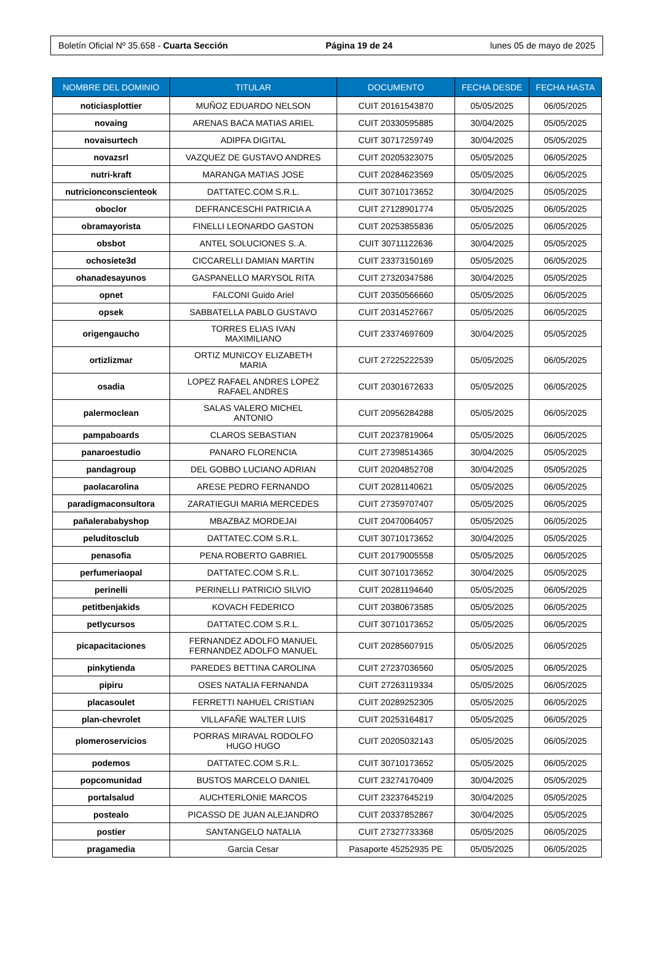Boletín Oficial Nº 35.658 - Cuarta Sección Página 19 de 24 lunes 05 de mayo de 2025
| NOMBRE DEL DOMINIO | TITULAR | DOCUMENTO | FECHA DESDE | FECHA HASTA |
| --- | --- | --- | --- | --- |
| noticiasplottier | MUÑOZ EDUARDO NELSON | CUIT 20161543870 | 05/05/2025 | 06/05/2025 |
| novaing | ARENAS BACA MATIAS ARIEL | CUIT 20330595885 | 30/04/2025 | 05/05/2025 |
| novaisurtech | ADIPFA DIGITAL | CUIT 30717259749 | 30/04/2025 | 05/05/2025 |
| novazsrl | VAZQUEZ DE GUSTAVO ANDRES | CUIT 20205323075 | 05/05/2025 | 06/05/2025 |
| nutri-kraft | MARANGA MATIAS JOSE | CUIT 20284623569 | 05/05/2025 | 06/05/2025 |
| nutricionconscienteok | DATTATEC.COM S.R.L. | CUIT 30710173652 | 30/04/2025 | 05/05/2025 |
| oboclor | DEFRANCESCHI PATRICIA A | CUIT 27128901774 | 05/05/2025 | 06/05/2025 |
| obramayorista | FINELLI LEONARDO GASTON | CUIT 20253855836 | 05/05/2025 | 06/05/2025 |
| obsbot | ANTEL SOLUCIONES S..A. | CUIT 30711122636 | 30/04/2025 | 05/05/2025 |
| ochosiete3d | CICCARELLI DAMIAN MARTIN | CUIT 23373150169 | 05/05/2025 | 06/05/2025 |
| ohanadesayunos | GASPANELLO MARYSOL RITA | CUIT 27320347586 | 30/04/2025 | 05/05/2025 |
| opnet | FALCONI Guido Ariel | CUIT 20350566660 | 05/05/2025 | 06/05/2025 |
| opsek | SABBATELLA PABLO GUSTAVO | CUIT 20314527667 | 05/05/2025 | 06/05/2025 |
| origengaucho | TORRES ELIAS IVAN MAXIMILIANO | CUIT 23374697609 | 30/04/2025 | 05/05/2025 |
| ortizlizmar | ORTIZ MUNICOY ELIZABETH MARIA | CUIT 27225222539 | 05/05/2025 | 06/05/2025 |
| osadia | LOPEZ RAFAEL ANDRES LOPEZ RAFAEL ANDRES | CUIT 20301672633 | 05/05/2025 | 06/05/2025 |
| palermoclean | SALAS VALERO MICHEL ANTONIO | CUIT 20956284288 | 05/05/2025 | 06/05/2025 |
| pampaboards | CLAROS SEBASTIAN | CUIT 20237819064 | 05/05/2025 | 06/05/2025 |
| panaroestudio | PANARO FLORENCIA | CUIT 27398514365 | 30/04/2025 | 05/05/2025 |
| pandagroup | DEL GOBBO LUCIANO ADRIAN | CUIT 20204852708 | 30/04/2025 | 05/05/2025 |
| paolacarolina | ARESE PEDRO FERNANDO | CUIT 20281140621 | 05/05/2025 | 06/05/2025 |
| paradigmaconsultora | ZARATIEGUI MARIA MERCEDES | CUIT 27359707407 | 05/05/2025 | 06/05/2025 |
| pañalerababyshop | MBAZBAZ MORDEJAI | CUIT 20470064057 | 05/05/2025 | 06/05/2025 |
| peluditosclub | DATTATEC.COM S.R.L. | CUIT 30710173652 | 30/04/2025 | 05/05/2025 |
| penasofia | PENA ROBERTO GABRIEL | CUIT 20179005558 | 05/05/2025 | 06/05/2025 |
| perfumeriaopal | DATTATEC.COM S.R.L. | CUIT 30710173652 | 30/04/2025 | 05/05/2025 |
| perinelli | PERINELLI PATRICIO SILVIO | CUIT 20281194640 | 05/05/2025 | 06/05/2025 |
| petitbenjakids | KOVACH FEDERICO | CUIT 20380673585 | 05/05/2025 | 06/05/2025 |
| petlycursos | DATTATEC.COM S.R.L. | CUIT 30710173652 | 05/05/2025 | 06/05/2025 |
| picapacitaciones | FERNANDEZ ADOLFO MANUEL FERNANDEZ ADOLFO MANUEL | CUIT 20285607915 | 05/05/2025 | 06/05/2025 |
| pinkytienda | PAREDES BETTINA CAROLINA | CUIT 27237036560 | 05/05/2025 | 06/05/2025 |
| pipiru | OSES NATALIA FERNANDA | CUIT 27263119334 | 05/05/2025 | 06/05/2025 |
| placasoulet | FERRETTI NAHUEL CRISTIAN | CUIT 20289252305 | 05/05/2025 | 06/05/2025 |
| plan-chevrolet | VILLAFAÑE WALTER LUIS | CUIT 20253164817 | 05/05/2025 | 06/05/2025 |
| plomeroservicios | PORRAS MIRAVAL RODOLFO HUGO HUGO | CUIT 20205032143 | 05/05/2025 | 06/05/2025 |
| podemos | DATTATEC.COM S.R.L. | CUIT 30710173652 | 05/05/2025 | 06/05/2025 |
| popcomunidad | BUSTOS MARCELO DANIEL | CUIT 23274170409 | 30/04/2025 | 05/05/2025 |
| portalsalud | AUCHTERLONIE MARCOS | CUIT 23237645219 | 30/04/2025 | 05/05/2025 |
| postealo | PICASSO DE JUAN ALEJANDRO | CUIT 20337852867 | 30/04/2025 | 05/05/2025 |
| postier | SANTANGELO NATALIA | CUIT 27327733368 | 05/05/2025 | 06/05/2025 |
| pragamedia | Garcia Cesar | Pasaporte 45252935 PE | 05/05/2025 | 06/05/2025 |